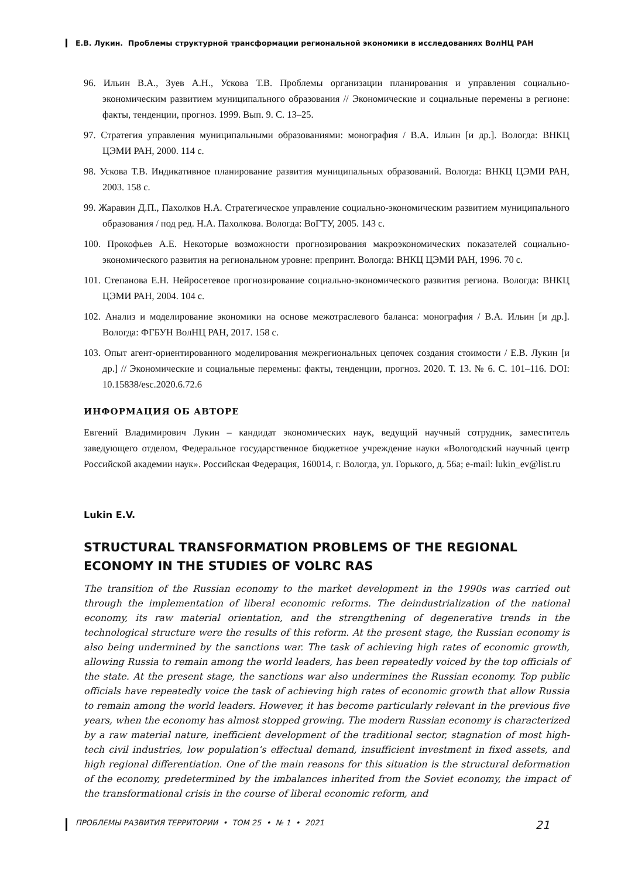Е.В. Лукин. Проблемы структурной трансформации региональной экономики в исследованиях ВолНЦ РАН
96. Ильин В.А., Зуев А.Н., Ускова Т.В. Проблемы организации планирования и управления социально-экономическим развитием муниципального образования // Экономические и социальные перемены в регионе: факты, тенденции, прогноз. 1999. Вып. 9. С. 13–25.
97. Стратегия управления муниципальными образованиями: монография / В.А. Ильин [и др.]. Вологда: ВНКЦ ЦЭМИ РАН, 2000. 114 с.
98. Ускова Т.В. Индикативное планирование развития муниципальных образований. Вологда: ВНКЦ ЦЭМИ РАН, 2003. 158 с.
99. Жаравин Д.П., Пахолков Н.А. Стратегическое управление социально-экономическим развитием муниципального образования / под ред. Н.А. Пахолкова. Вологда: ВоГТУ, 2005. 143 с.
100. Прокофьев А.Е. Некоторые возможности прогнозирования макроэкономических показателей социально-экономического развития на региональном уровне: препринт. Вологда: ВНКЦ ЦЭМИ РАН, 1996. 70 с.
101. Степанова Е.Н. Нейросетевое прогнозирование социально-экономического развития региона. Вологда: ВНКЦ ЦЭМИ РАН, 2004. 104 с.
102. Анализ и моделирование экономики на основе межотраслевого баланса: монография / В.А. Ильин [и др.]. Вологда: ФГБУН ВолНЦ РАН, 2017. 158 с.
103. Опыт агент-ориентированного моделирования межрегиональных цепочек создания стоимости / Е.В. Лукин [и др.] // Экономические и социальные перемены: факты, тенденции, прогноз. 2020. Т. 13. № 6. С. 101–116. DOI: 10.15838/esc.2020.6.72.6
ИНФОРМАЦИЯ ОБ АВТОРЕ
Евгений Владимирович Лукин – кандидат экономических наук, ведущий научный сотрудник, заместитель заведующего отделом, Федеральное государственное бюджетное учреждение науки «Вологодский научный центр Российской академии наук». Российская Федерация, 160014, г. Вологда, ул. Горького, д. 56а; e-mail: lukin_ev@list.ru
Lukin E.V.
STRUCTURAL TRANSFORMATION PROBLEMS OF THE REGIONAL ECONOMY IN THE STUDIES OF VOLRC RAS
The transition of the Russian economy to the market development in the 1990s was carried out through the implementation of liberal economic reforms. The deindustrialization of the national economy, its raw material orientation, and the strengthening of degenerative trends in the technological structure were the results of this reform. At the present stage, the Russian economy is also being undermined by the sanctions war. The task of achieving high rates of economic growth, allowing Russia to remain among the world leaders, has been repeatedly voiced by the top officials of the state. At the present stage, the sanctions war also undermines the Russian economy. Top public officials have repeatedly voice the task of achieving high rates of economic growth that allow Russia to remain among the world leaders. However, it has become particularly relevant in the previous five years, when the economy has almost stopped growing. The modern Russian economy is characterized by a raw material nature, inefficient development of the traditional sector, stagnation of most high-tech civil industries, low population’s effectual demand, insufficient investment in fixed assets, and high regional differentiation. One of the main reasons for this situation is the structural deformation of the economy, predetermined by the imbalances inherited from the Soviet economy, the impact of the transformational crisis in the course of liberal economic reform, and
ПРОБЛЕМЫ РАЗВИТИЯ ТЕРРИТОРИИ • ТОМ 25 • № 1 • 2021 21